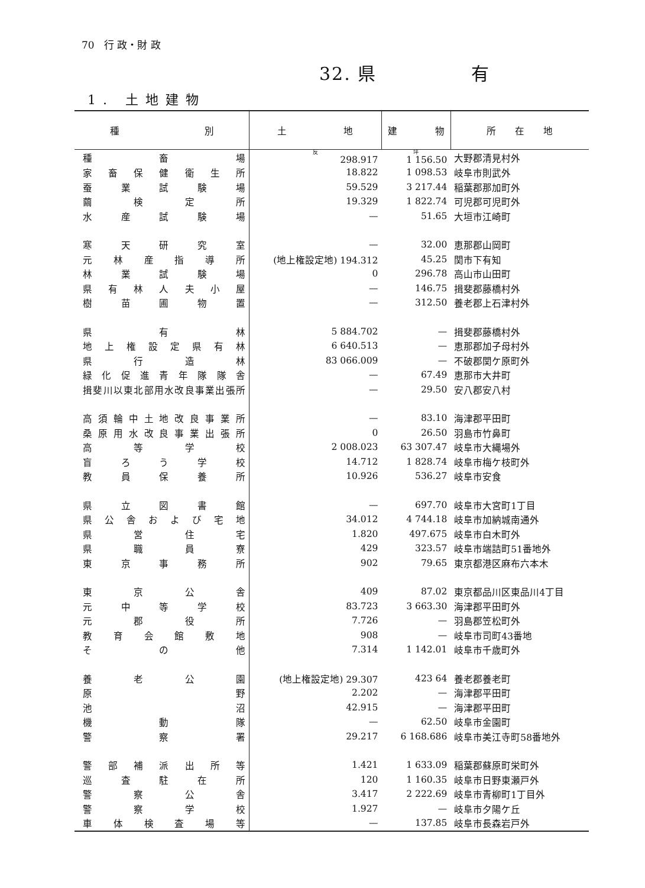70 行 政・財 政
32. 県　　　　　有
1. 土地建物
| 種 別 | 土 地 | 建 物 | 所 在 地 |
| --- | --- | --- | --- |
| 種 畜 場 | 反 298.917 | 坪 1 156.50 | 大野郡清見村外 |
| 家 畜 保 健 衛 生 所 | 18.822 | 1 098.53 | 岐阜市則武外 |
| 蚕 業 試 験 場 | 59.529 | 3 217.44 | 稲葉郡那加町外 |
| 繭 検 定 所 | 19.329 | 1 822.74 | 可児郡可児町外 |
| 水 産 試 験 場 | — | 51.65 | 大垣市江崎町 |
| 寒 天 研 究 室 | — | 32.00 | 恵那郡山岡町 |
| 元 林 産 指 導 所 | (地上権設定地) 194.312 | 45.25 | 関市下有知 |
| 林 業 試 験 場 | 0 | 296.78 | 高山市山田町 |
| 県 有 林 人 夫 小 屋 | — | 146.75 | 揖斐郡藤橋村外 |
| 樹 苗 圃 物 置 | — | 312.50 | 養老郡上石津村外 |
| 県 有 林 | 5 884.702 | — | 揖斐郡藤橋村外 |
| 地 上 権 設 定 県 有 林 | 6 640.513 | — | 恵那郡加子母村外 |
| 県 行 造 林 | 83 066.009 | — | 不破郡関ケ原町外 |
| 緑 化 促 進 青 年 隊 隊 舎 | — | 67.49 | 恵那市大井町 |
| 揖斐川以東北部用水改良事業出張所 | — | 29.50 | 安八郡安八村 |
| 高 須 輪 中 土 地 改 良 事 業 所 | — | 83.10 | 海津郡平田町 |
| 桑 原 用 水 改 良 事 業 出 張 所 | 0 | 26.50 | 羽島市竹鼻町 |
| 高 等 学 校 | 2 008.023 | 63 307.47 | 岐阜市大縄場外 |
| 盲 ろ う 学 校 | 14.712 | 1 828.74 | 岐阜市梅ケ枝町外 |
| 教 員 保 養 所 | 10.926 | 536.27 | 岐阜市安食 |
| 県 立 図 書 館 | — | 697.70 | 岐阜市大宮町1丁目 |
| 県 公 舎 お よ び 宅 地 | 34.012 | 4 744.18 | 岐阜市加納城南通外 |
| 県 営 住 宅 | 1.820 | 497.675 | 岐阜市白木町外 |
| 県 職 員 寮 | 429 | 323.57 | 岐阜市端詰町51番地外 |
| 東 京 事 務 所 | 902 | 79.65 | 東京都港区麻布六本木 |
| 東 京 公 舎 | 409 | 87.02 | 東京都品川区東品川4丁目 |
| 元 中 等 学 校 | 83.723 | 3 663.30 | 海津郡平田町外 |
| 元 郡 役 所 | 7.726 | — | 羽島郡笠松町外 |
| 教 育 会 館 敷 地 | 908 | — | 岐阜市司町43番地 |
| そ の 他 | 7.314 | 1 142.01 | 岐阜市千歳町外 |
| 養 老 公 園 | (地上権設定地) 29.307 | 423 64 | 養老郡養老町 |
| 原 野 | 2.202 | — | 海津郡平田町 |
| 池 沼 | 42.915 | — | 海津郡平田町 |
| 機 動 隊 | — | 62.50 | 岐阜市金園町 |
| 警 察 署 | 29.217 | 6 168.686 | 岐阜市美江寺町58番地外 |
| 警 部 補 派 出 所 等 | 1.421 | 1 633.09 | 稲葉郡蘇原町栄町外 |
| 巡 査 駐 在 所 | 120 | 1 160.35 | 岐阜市日野東瀬戸外 |
| 警 察 公 舎 | 3.417 | 2 222.69 | 岐阜市青柳町1丁目外 |
| 警 察 学 校 | 1.927 | — | 岐阜市夕陽ケ丘 |
| 車 体 検 査 場 等 | — | 137.85 | 岐阜市長森岩戸外 |